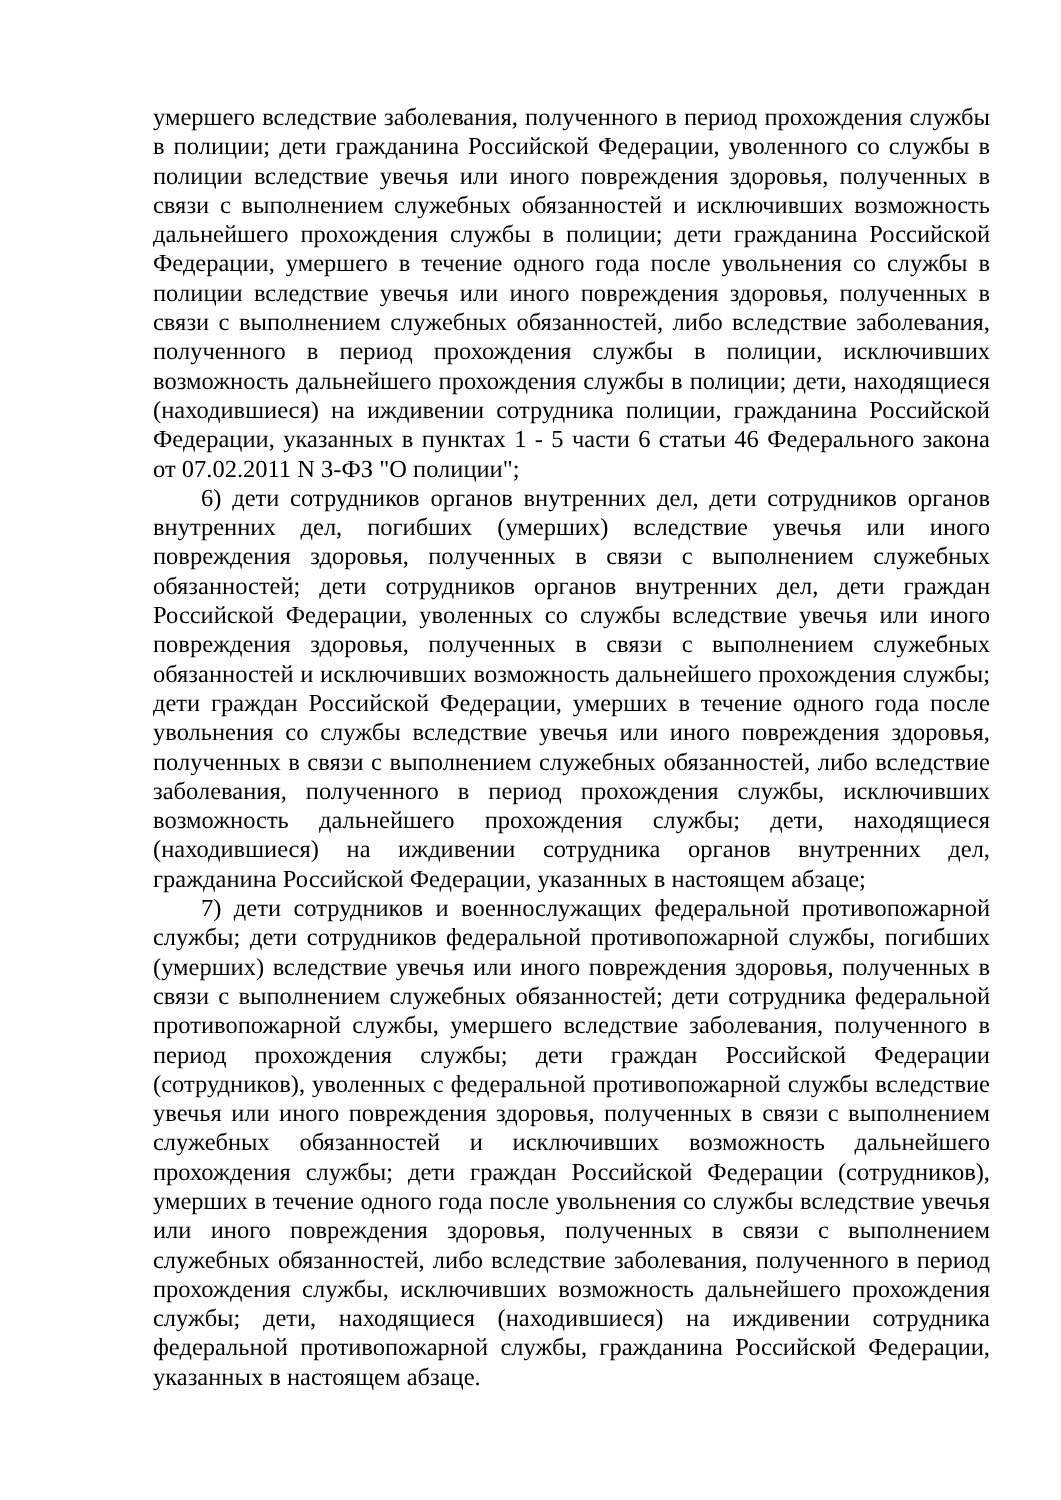умершего вследствие заболевания, полученного в период прохождения службы в полиции; дети гражданина Российской Федерации, уволенного со службы в полиции вследствие увечья или иного повреждения здоровья, полученных в связи с выполнением служебных обязанностей и исключивших возможность дальнейшего прохождения службы в полиции; дети гражданина Российской Федерации, умершего в течение одного года после увольнения со службы в полиции вследствие увечья или иного повреждения здоровья, полученных в связи с выполнением служебных обязанностей, либо вследствие заболевания, полученного в период прохождения службы в полиции, исключивших возможность дальнейшего прохождения службы в полиции; дети, находящиеся (находившиеся) на иждивении сотрудника полиции, гражданина Российской Федерации, указанных в пунктах 1 - 5 части 6 статьи 46 Федерального закона от 07.02.2011 N 3-ФЗ "О полиции";
6) дети сотрудников органов внутренних дел, дети сотрудников органов внутренних дел, погибших (умерших) вследствие увечья или иного повреждения здоровья, полученных в связи с выполнением служебных обязанностей; дети сотрудников органов внутренних дел, дети граждан Российской Федерации, уволенных со службы вследствие увечья или иного повреждения здоровья, полученных в связи с выполнением служебных обязанностей и исключивших возможность дальнейшего прохождения службы; дети граждан Российской Федерации, умерших в течение одного года после увольнения со службы вследствие увечья или иного повреждения здоровья, полученных в связи с выполнением служебных обязанностей, либо вследствие заболевания, полученного в период прохождения службы, исключивших возможность дальнейшего прохождения службы; дети, находящиеся (находившиеся) на иждивении сотрудника органов внутренних дел, гражданина Российской Федерации, указанных в настоящем абзаце;
7) дети сотрудников и военнослужащих федеральной противопожарной службы; дети сотрудников федеральной противопожарной службы, погибших (умерших) вследствие увечья или иного повреждения здоровья, полученных в связи с выполнением служебных обязанностей; дети сотрудника федеральной противопожарной службы, умершего вследствие заболевания, полученного в период прохождения службы; дети граждан Российской Федерации (сотрудников), уволенных с федеральной противопожарной службы вследствие увечья или иного повреждения здоровья, полученных в связи с выполнением служебных обязанностей и исключивших возможность дальнейшего прохождения службы; дети граждан Российской Федерации (сотрудников), умерших в течение одного года после увольнения со службы вследствие увечья или иного повреждения здоровья, полученных в связи с выполнением служебных обязанностей, либо вследствие заболевания, полученного в период прохождения службы, исключивших возможность дальнейшего прохождения службы; дети, находящиеся (находившиеся) на иждивении сотрудника федеральной противопожарной службы, гражданина Российской Федерации, указанных в настоящем абзаце.